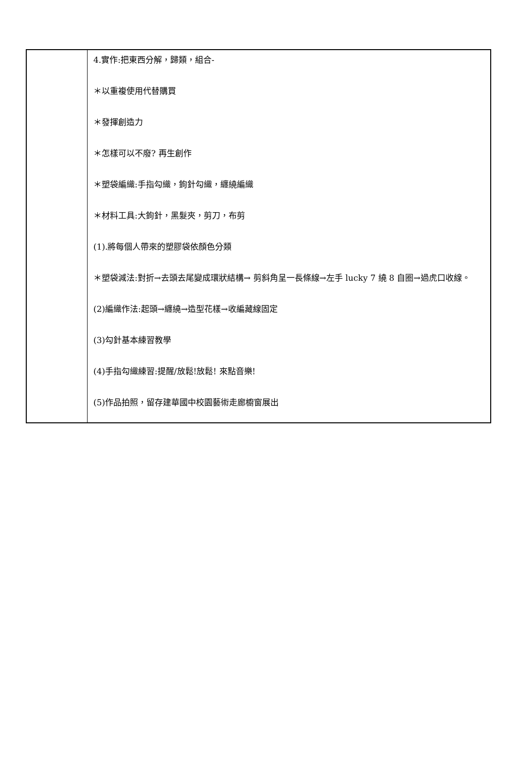| | 4.實作:把東西分解，歸類，組合- ＊以重複使用代替購買 ＊發揮創造力 ＊怎樣可以不廢? 再生創作 ＊塑袋編織:手指勾織，鉤針勾織，纏繞編織 ＊材料工具:大鉤針，黑髮夾，剪刀，布剪 (1).將每個人帶來的塑膠袋依顏色分類 ＊塑袋減法:對折→去頭去尾變成環狀結構→ 剪斜角呈一長條線→左手 lucky 7 繞 8 自圈→過虎口收線。 (2)編織作法:起頭→纏繞→造型花樣→收編藏線固定 (3)勾針基本練習教學 (4)手指勾織練習:提醒/放鬆!放鬆! 來點音樂! (5)作品拍照，留存建華國中校園藝術走廊櫥窗展出 |